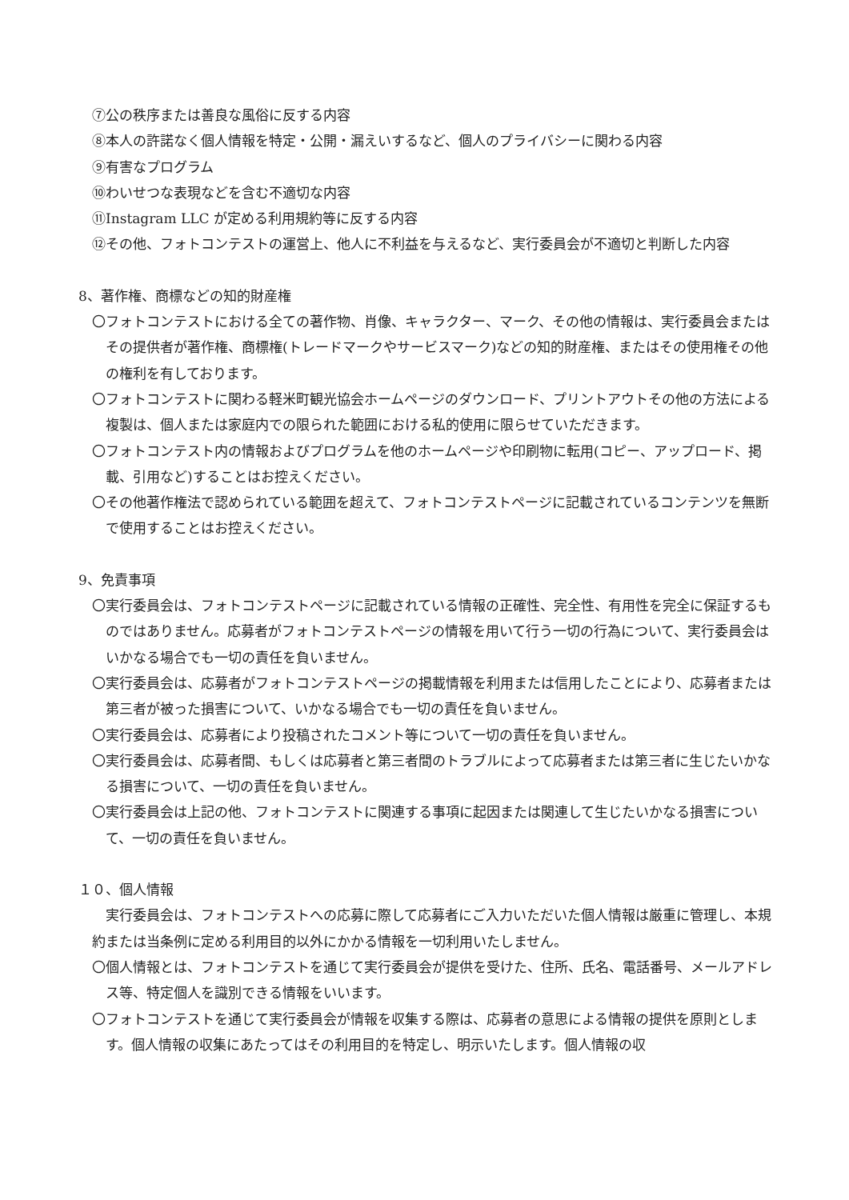⑦公の秩序または善良な風俗に反する内容
⑧本人の許諾なく個人情報を特定・公開・漏えいするなど、個人のプライバシーに関わる内容
⑨有害なプログラム
⑩わいせつな表現などを含む不適切な内容
⑪Instagram LLC が定める利用規約等に反する内容
⑫その他、フォトコンテストの運営上、他人に不利益を与えるなど、実行委員会が不適切と判断した内容
8、著作権、商標などの知的財産権
〇フォトコンテストにおける全ての著作物、肖像、キャラクター、マーク、その他の情報は、実行委員会またはその提供者が著作権、商標権(トレードマークやサービスマーク)などの知的財産権、またはその使用権その他の権利を有しております。
〇フォトコンテストに関わる軽米町観光協会ホームページのダウンロード、プリントアウトその他の方法による複製は、個人または家庭内での限られた範囲における私的使用に限らせていただきます。
〇フォトコンテスト内の情報およびプログラムを他のホームページや印刷物に転用(コピー、アップロード、掲載、引用など)することはお控えください。
〇その他著作権法で認められている範囲を超えて、フォトコンテストページに記載されているコンテンツを無断で使用することはお控えください。
9、免責事項
〇実行委員会は、フォトコンテストページに記載されている情報の正確性、完全性、有用性を完全に保証するものではありません。応募者がフォトコンテストページの情報を用いて行う一切の行為について、実行委員会はいかなる場合でも一切の責任を負いません。
〇実行委員会は、応募者がフォトコンテストページの掲載情報を利用または信用したことにより、応募者または第三者が被った損害について、いかなる場合でも一切の責任を負いません。
〇実行委員会は、応募者により投稿されたコメント等について一切の責任を負いません。
〇実行委員会は、応募者間、もしくは応募者と第三者間のトラブルによって応募者または第三者に生じたいかなる損害について、一切の責任を負いません。
〇実行委員会は上記の他、フォトコンテストに関連する事項に起因または関連して生じたいかなる損害について、一切の責任を負いません。
１０、個人情報
実行委員会は、フォトコンテストへの応募に際して応募者にご入力いただいた個人情報は厳重に管理し、本規約または当条例に定める利用目的以外にかかる情報を一切利用いたしません。
〇個人情報とは、フォトコンテストを通じて実行委員会が提供を受けた、住所、氏名、電話番号、メールアドレス等、特定個人を識別できる情報をいいます。
〇フォトコンテストを通じて実行委員会が情報を収集する際は、応募者の意思による情報の提供を原則とします。個人情報の収集にあたってはその利用目的を特定し、明示いたします。個人情報の収